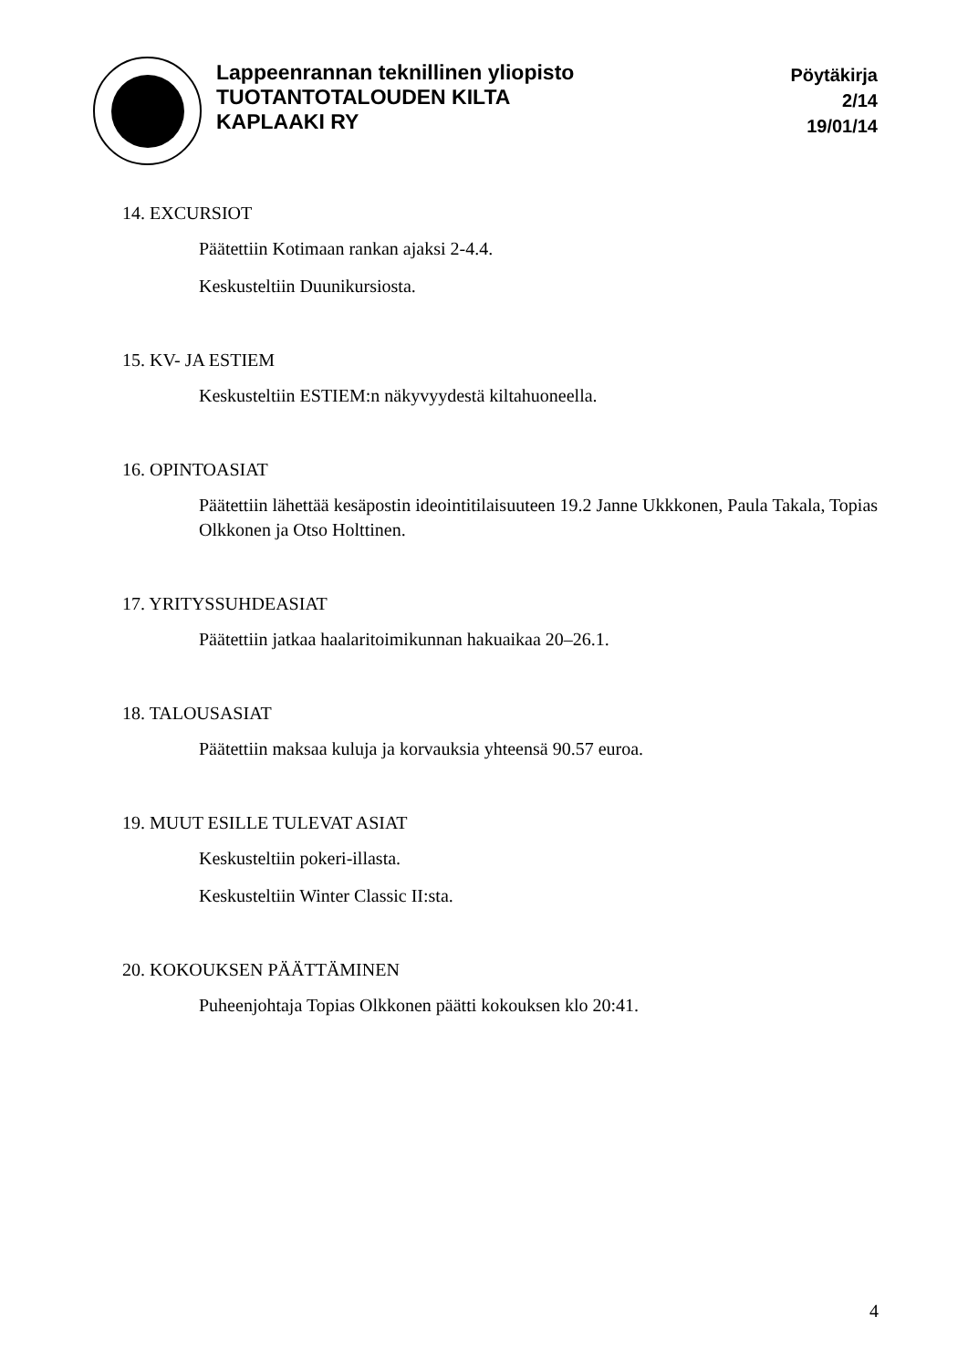Lappeenrannan teknillinen yliopisto
TUOTANTOTALOUDEN KILTA
KAPLAAKI RY
Pöytäkirja
2/14
19/01/14
14. EXCURSIOT
Päätettiin Kotimaan rankan ajaksi 2-4.4.
Keskusteltiin Duunikursiosta.
15. KV- JA ESTIEM
Keskusteltiin ESTIEM:n näkyvyydestä kiltahuoneella.
16. OPINTOASIAT
Päätettiin lähettää kesäpostin ideointitilaisuuteen 19.2 Janne Ukkkonen, Paula Takala, Topias Olkkonen ja Otso Holttinen.
17. YRITYSSUHDEASIAT
Päätettiin jatkaa haalaritoimikunnan hakuaikaa 20–26.1.
18. TALOUSASIAT
Päätettiin maksaa kuluja ja korvauksia yhteensä 90.57 euroa.
19. MUUT ESILLE TULEVAT ASIAT
Keskusteltiin pokeri-illasta.
Keskusteltiin Winter Classic II:sta.
20. KOKOUKSEN PÄÄTTÄMINEN
Puheenjohtaja Topias Olkkonen päätti kokouksen klo 20:41.
4